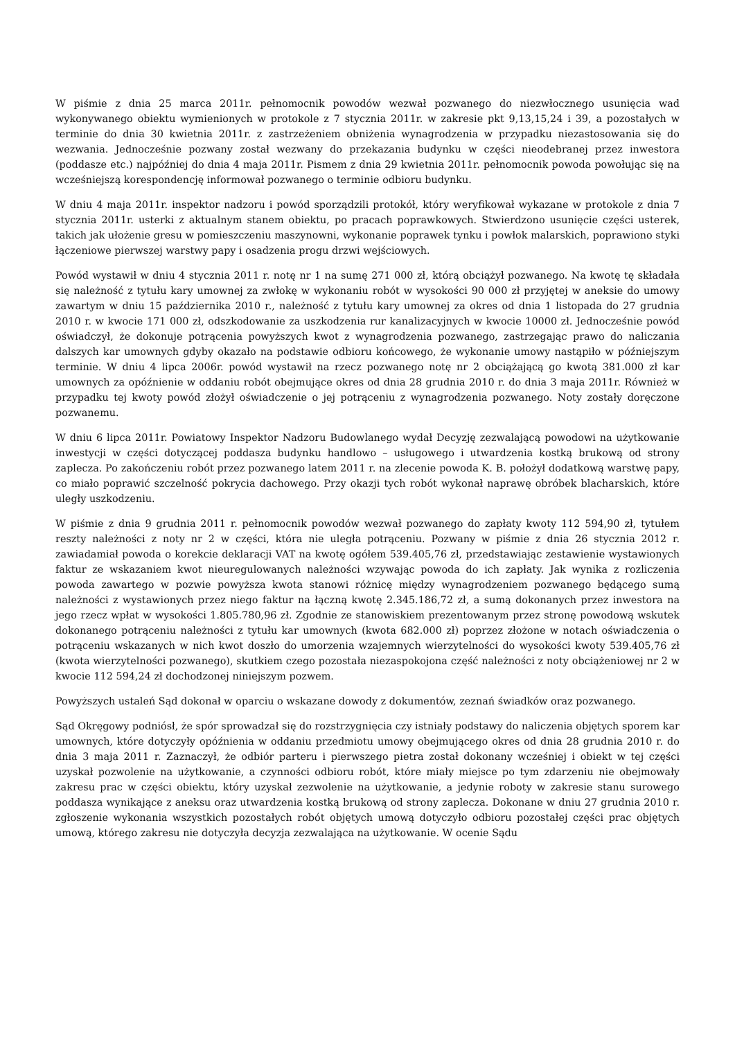W piśmie z dnia 25 marca 2011r. pełnomocnik powodów wezwał pozwanego do niezwłocznego usunięcia wad wykonywanego obiektu wymienionych w protokole z 7 stycznia 2011r. w zakresie pkt 9,13,15,24 i 39, a pozostałych w terminie do dnia 30 kwietnia 2011r. z zastrzeżeniem obniżenia wynagrodzenia w przypadku niezastosowania się do wezwania. Jednocześnie pozwany został wezwany do przekazania budynku w części nieodebranej przez inwestora (poddasze etc.) najpóźniej do dnia 4 maja 2011r. Pismem z dnia 29 kwietnia 2011r. pełnomocnik powoda powołując się na wcześniejszą korespondencję informował pozwanego o terminie odbioru budynku.
W dniu 4 maja 2011r. inspektor nadzoru i powód sporządzili protokół, który weryfikował wykazane w protokole z dnia 7 stycznia 2011r. usterki z aktualnym stanem obiektu, po pracach poprawkowych. Stwierdzono usunięcie części usterek, takich jak ułożenie gresu w pomieszczeniu maszynowni, wykonanie poprawek tynku i powłok malarskich, poprawiono styki łączeniowe pierwszej warstwy papy i osadzenia progu drzwi wejściowych.
Powód wystawił w dniu 4 stycznia 2011 r. notę nr 1 na sumę 271 000 zł, którą obciążył pozwanego. Na kwotę tę składała się należność z tytułu kary umownej za zwłokę w wykonaniu robót w wysokości 90 000 zł przyjętej w aneksie do umowy zawartym w dniu 15 października 2010 r., należność z tytułu kary umownej za okres od dnia 1 listopada do 27 grudnia 2010 r. w kwocie 171 000 zł, odszkodowanie za uszkodzenia rur kanalizacyjnych w kwocie 10000 zł. Jednocześnie powód oświadczył, że dokonuje potrącenia powyższych kwot z wynagrodzenia pozwanego, zastrzegając prawo do naliczania dalszych kar umownych gdyby okazało na podstawie odbioru końcowego, że wykonanie umowy nastąpiło w późniejszym terminie. W dniu 4 lipca 2006r. powód wystawił na rzecz pozwanego notę nr 2 obciążającą go kwotą 381.000 zł kar umownych za opóźnienie w oddaniu robót obejmujące okres od dnia 28 grudnia 2010 r. do dnia 3 maja 2011r. Również w przypadku tej kwoty powód złożył oświadczenie o jej potrąceniu z wynagrodzenia pozwanego. Noty zostały doręczone pozwanemu.
W dniu 6 lipca 2011r. Powiatowy Inspektor Nadzoru Budowlanego wydał Decyzję zezwalającą powodowi na użytkowanie inwestycji w części dotyczącej poddasza budynku handlowo – usługowego i utwardzenia kostką brukową od strony zaplecza. Po zakończeniu robót przez pozwanego latem 2011 r. na zlecenie powoda K. B. położył dodatkową warstwę papy, co miało poprawić szczelność pokrycia dachowego. Przy okazji tych robót wykonał naprawę obróbek blacharskich, które uległy uszkodzeniu.
W piśmie z dnia 9 grudnia 2011 r. pełnomocnik powodów wezwał pozwanego do zapłaty kwoty 112 594,90 zł, tytułem reszty należności z noty nr 2 w części, która nie uległa potrąceniu. Pozwany w piśmie z dnia 26 stycznia 2012 r. zawiadamiał powoda o korekcie deklaracji VAT na kwotę ogółem 539.405,76 zł, przedstawiając zestawienie wystawionych faktur ze wskazaniem kwot nieuregulowanych należności wzywając powoda do ich zapłaty. Jak wynika z rozliczenia powoda zawartego w pozwie powyższa kwota stanowi różnicę między wynagrodzeniem pozwanego będącego sumą należności z wystawionych przez niego faktur na łączną kwotę 2.345.186,72 zł, a sumą dokonanych przez inwestora na jego rzecz wpłat w wysokości 1.805.780,96 zł. Zgodnie ze stanowiskiem prezentowanym przez stronę powodową wskutek dokonanego potrąceniu należności z tytułu kar umownych (kwota 682.000 zł) poprzez złożone w notach oświadczenia o potrąceniu wskazanych w nich kwot doszło do umorzenia wzajemnych wierzytelności do wysokości kwoty 539.405,76 zł (kwota wierzytelności pozwanego), skutkiem czego pozostała niezaspokojona część należności z noty obciążeniowej nr 2 w kwocie 112 594,24 zł dochodzonej niniejszym pozwem.
Powyższych ustaleń Sąd dokonał w oparciu o wskazane dowody z dokumentów, zeznań świadków oraz pozwanego.
Sąd Okręgowy podniósł, że spór sprowadzał się do rozstrzygnięcia czy istniały podstawy do naliczenia objętych sporem kar umownych, które dotyczyły opóźnienia w oddaniu przedmiotu umowy obejmującego okres od dnia 28 grudnia 2010 r. do dnia 3 maja 2011 r. Zaznaczył, że odbiór parteru i pierwszego pietra został dokonany wcześniej i obiekt w tej części uzyskał pozwolenie na użytkowanie, a czynności odbioru robót, które miały miejsce po tym zdarzeniu nie obejmowały zakresu prac w części obiektu, który uzyskał zezwolenie na użytkowanie, a jedynie roboty w zakresie stanu surowego poddasza wynikające z aneksu oraz utwardzenia kostką brukową od strony zaplecza. Dokonane w dniu 27 grudnia 2010 r. zgłoszenie wykonania wszystkich pozostałych robót objętych umową dotyczyło odbioru pozostałej części prac objętych umową, którego zakresu nie dotyczyła decyzja zezwalająca na użytkowanie. W ocenie Sądu